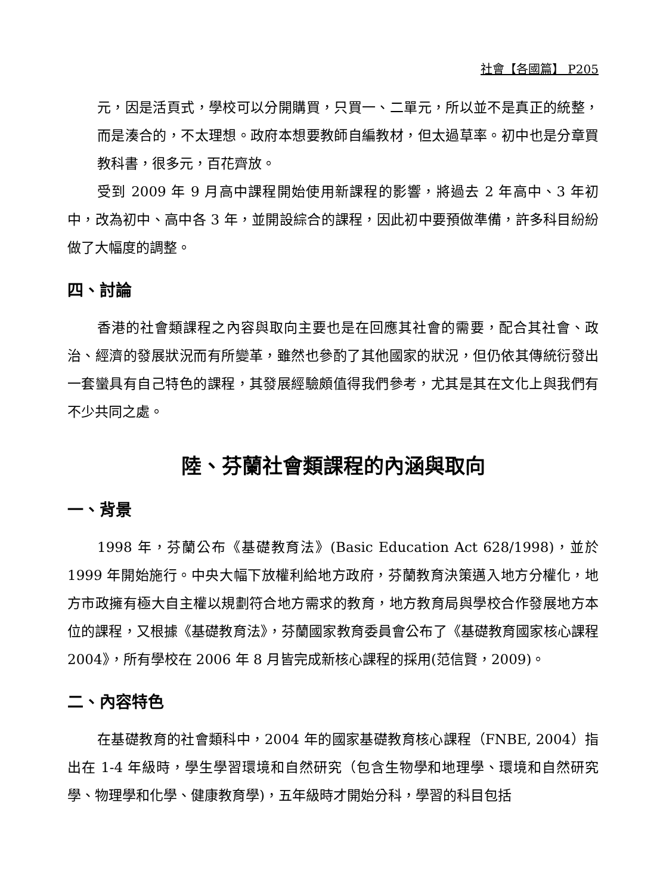社會【各國篇】 P205
元，因是活頁式，學校可以分開購買，只買一、二單元，所以並不是真正的統整，而是湊合的，不太理想。政府本想要教師自編教材，但太過草率。初中也是分章買教科書，很多元，百花齊放。
受到 2009 年 9 月高中課程開始使用新課程的影響，將過去 2 年高中、3 年初中，改為初中、高中各 3 年，並開設綜合的課程，因此初中要預做準備，許多科目紛紛做了大幅度的調整。
四、討論
香港的社會類課程之內容與取向主要也是在回應其社會的需要，配合其社會、政治、經濟的發展狀況而有所變革，雖然也參酌了其他國家的狀況，但仍依其傳統衍發出一套蠻具有自己特色的課程，其發展經驗頗值得我們參考，尤其是其在文化上與我們有不少共同之處。
陸、芬蘭社會類課程的內涵與取向
一、背景
1998 年，芬蘭公布《基礎教育法》(Basic Education Act 628/1998)，並於 1999 年開始施行。中央大幅下放權利給地方政府，芬蘭教育決策邁入地方分權化，地方市政擁有極大自主權以規劃符合地方需求的教育，地方教育局與學校合作發展地方本位的課程，又根據《基礎教育法》，芬蘭國家教育委員會公布了《基礎教育國家核心課程 2004》，所有學校在 2006 年 8 月皆完成新核心課程的採用(范信賢，2009)。
二、內容特色
在基礎教育的社會類科中，2004 年的國家基礎教育核心課程（FNBE, 2004）指出在 1-4 年級時，學生學習環境和自然研究（包含生物學和地理學、環境和自然研究學、物理學和化學、健康教育學)，五年級時才開始分科，學習的科目包括